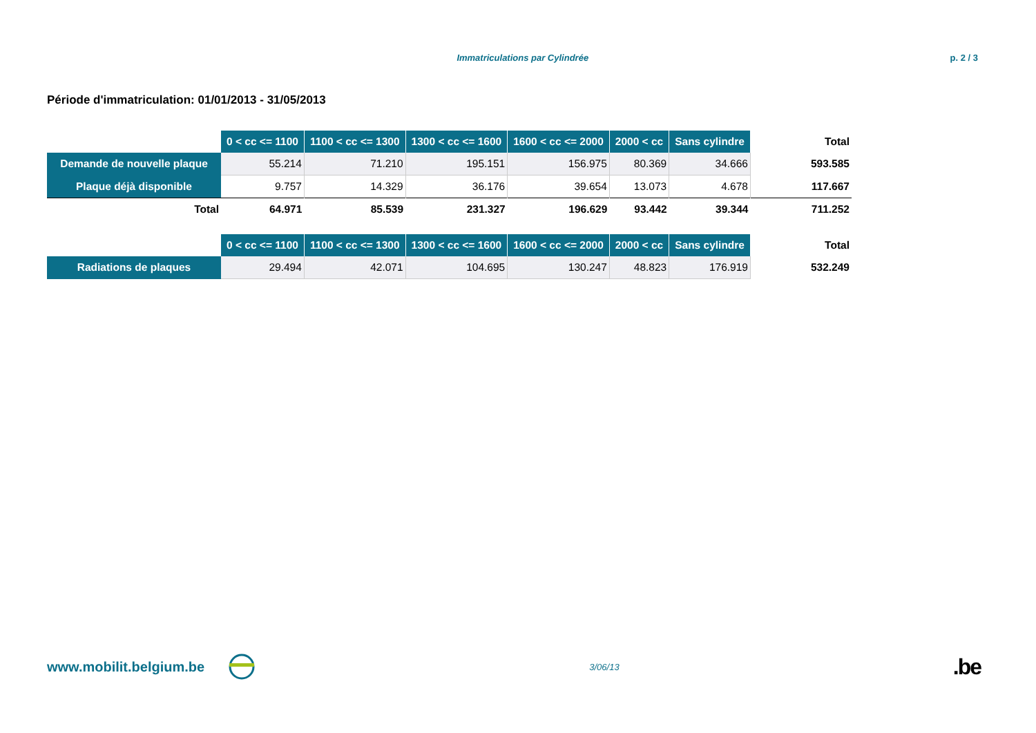Immatriculations par Cylindrée p. 2 / 3
Période d'immatriculation: 01/01/2013 - 31/05/2013
| | 0 < cc <= 1100 | 1100 < cc <= 1300 | 1300 < cc <= 1600 | 1600 < cc <= 2000 | 2000 < cc | Sans cylindre | Total |
| --- | --- | --- | --- | --- | --- | --- | --- |
| Demande de nouvelle plaque | 55.214 | 71.210 | 195.151 | 156.975 | 80.369 | 34.666 | 593.585 |
| Plaque déjà disponible | 9.757 | 14.329 | 36.176 | 39.654 | 13.073 | 4.678 | 117.667 |
| Total | 64.971 | 85.539 | 231.327 | 196.629 | 93.442 | 39.344 | 711.252 |
| | 0 < cc <= 1100 | 1100 < cc <= 1300 | 1300 < cc <= 1600 | 1600 < cc <= 2000 | 2000 < cc | Sans cylindre | Total |
| --- | --- | --- | --- | --- | --- | --- | --- |
| Radiations de plaques | 29.494 | 42.071 | 104.695 | 130.247 | 48.823 | 176.919 | 532.249 |
www.mobilit.belgium.be 3/06/13.be